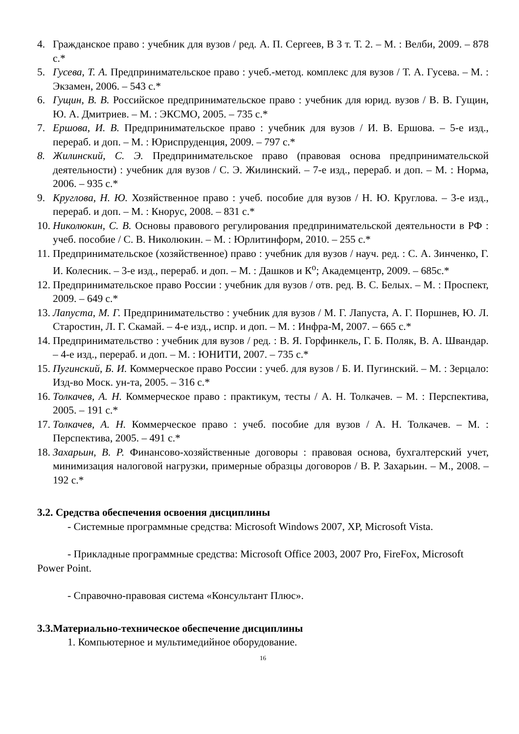4. Гражданское право : учебник для вузов / ред. А. П. Сергеев, В 3 т. Т. 2. – М. : Велби, 2009. – 878 с.*
5. Гусева, Т. А. Предпринимательское право : учеб.-метод. комплекс для вузов / Т. А. Гусева. – М. : Экзамен, 2006. – 543 с.*
6. Гущин, В. В. Российское предпринимательское право : учебник для юрид. вузов / В. В. Гущин, Ю. А. Дмитриев. – М. : ЭКСМО, 2005. – 735 с.*
7. Ершова, И. В. Предпринимательское право : учебник для вузов / И. В. Ершова. – 5-е изд., перераб. и доп. – М. : Юриспруденция, 2009. – 797 с.*
8. Жилинский, С. Э. Предпринимательское право (правовая основа предпринимательской деятельности) : учебник для вузов / С. Э. Жилинский. – 7-е изд., перераб. и доп. – М. : Норма, 2006. – 935 с.*
9. Круглова, Н. Ю. Хозяйственное право : учеб. пособие для вузов / Н. Ю. Круглова. – 3-е изд., перераб. и доп. – М. : Кнорус, 2008. – 831 с.*
10. Николюкин, С. В. Основы правового регулирования предпринимательской деятельности в РФ : учеб. пособие / С. В. Николюкин. – М. : Юрлитинформ, 2010. – 255 с.*
11. Предпринимательское (хозяйственное) право : учебник для вузов / науч. ред. : С. А. Зинченко, Г. И. Колесник. – 3-е изд., перераб. и доп. – М. : Дашков и К<sup>о</sup>; Академцентр, 2009. – 685с.*
12. Предпринимательское право России : учебник для вузов / отв. ред. В. С. Белых. – М. : Проспект, 2009. – 649 с.*
13. Лапуста, М. Г. Предпринимательство : учебник для вузов / М. Г. Лапуста, А. Г. Поршнев, Ю. Л. Старостин, Л. Г. Скамай. – 4-е изд., испр. и доп. – М. : Инфра-М, 2007. – 665 с.*
14. Предпринимательство : учебник для вузов / ред. : В. Я. Горфинкель, Г. Б. Поляк, В. А. Швандар. – 4-е изд., перераб. и доп. – М. : ЮНИТИ, 2007. – 735 с.*
15. Пугинский, Б. И. Коммерческое право России : учеб. для вузов / Б. И. Пугинский. – М. : Зерцало: Изд-во Моск. ун-та, 2005. – 316 с.*
16. Толкачев, А. Н. Коммерческое право : практикум, тесты / А. Н. Толкачев. – М. : Перспектива, 2005. – 191 с.*
17. Толкачев, А. Н. Коммерческое право : учеб. пособие для вузов / А. Н. Толкачев. – М. : Перспектива, 2005. – 491 с.*
18. Захарьин, В. Р. Финансово-хозяйственные договоры : правовая основа, бухгалтерский учет, минимизация налоговой нагрузки, примерные образцы договоров / В. Р. Захарьин. – М., 2008. – 192 с.*
3.2. Средства обеспечения освоения дисциплины
- Системные программные средства: Microsoft Windows 2007, XP, Microsoft Vista.
- Прикладные программные средства: Microsoft Office 2003, 2007 Pro, FireFox, Microsoft Power Point.
- Справочно-правовая система «Консультант Плюс».
3.3.Материально-техническое обеспечение дисциплины
1. Компьютерное и мультимедийное оборудование.
16